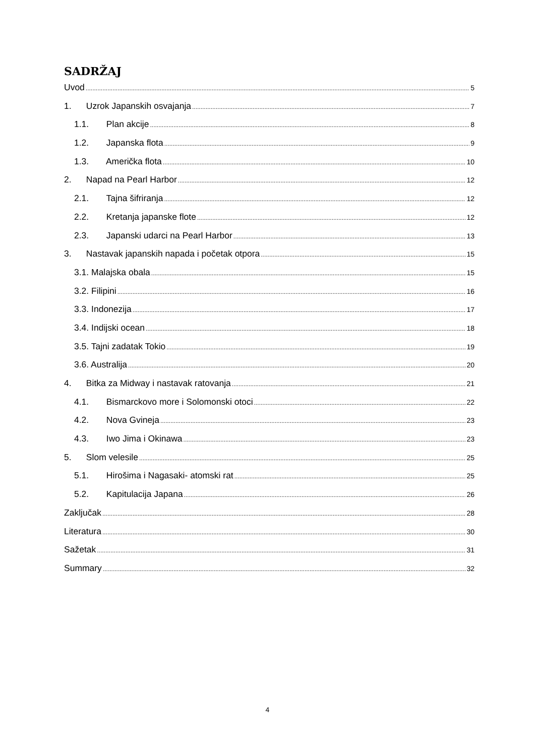SADRŽAJ
Uvod 5
1. Uzrok Japanskih osvajanja 7
1.1. Plan akcije 8
1.2. Japanska flota 9
1.3. Američka flota 10
2. Napad na Pearl Harbor 12
2.1. Tajna šifriranja 12
2.2. Kretanja japanske flote 12
2.3. Japanski udarci na Pearl Harbor 13
3. Nastavak japanskih napada i početak otpora 15
3.1. Malajska obala 15
3.2. Filipini 16
3.3. Indonezija 17
3.4. Indijski ocean 18
3.5. Tajni zadatak Tokio 19
3.6. Australija 20
4. Bitka za Midway i nastavak ratovanja 21
4.1. Bismarckovo more i Solomonski otoci 22
4.2. Nova Gvineja 23
4.3. Iwo Jima i Okinawa 23
5. Slom velesile 25
5.1. Hirošima i Nagasaki- atomski rat 25
5.2. Kapitulacija Japana 26
Zaključak 28
Literatura 30
Sažetak 31
Summary 32
4